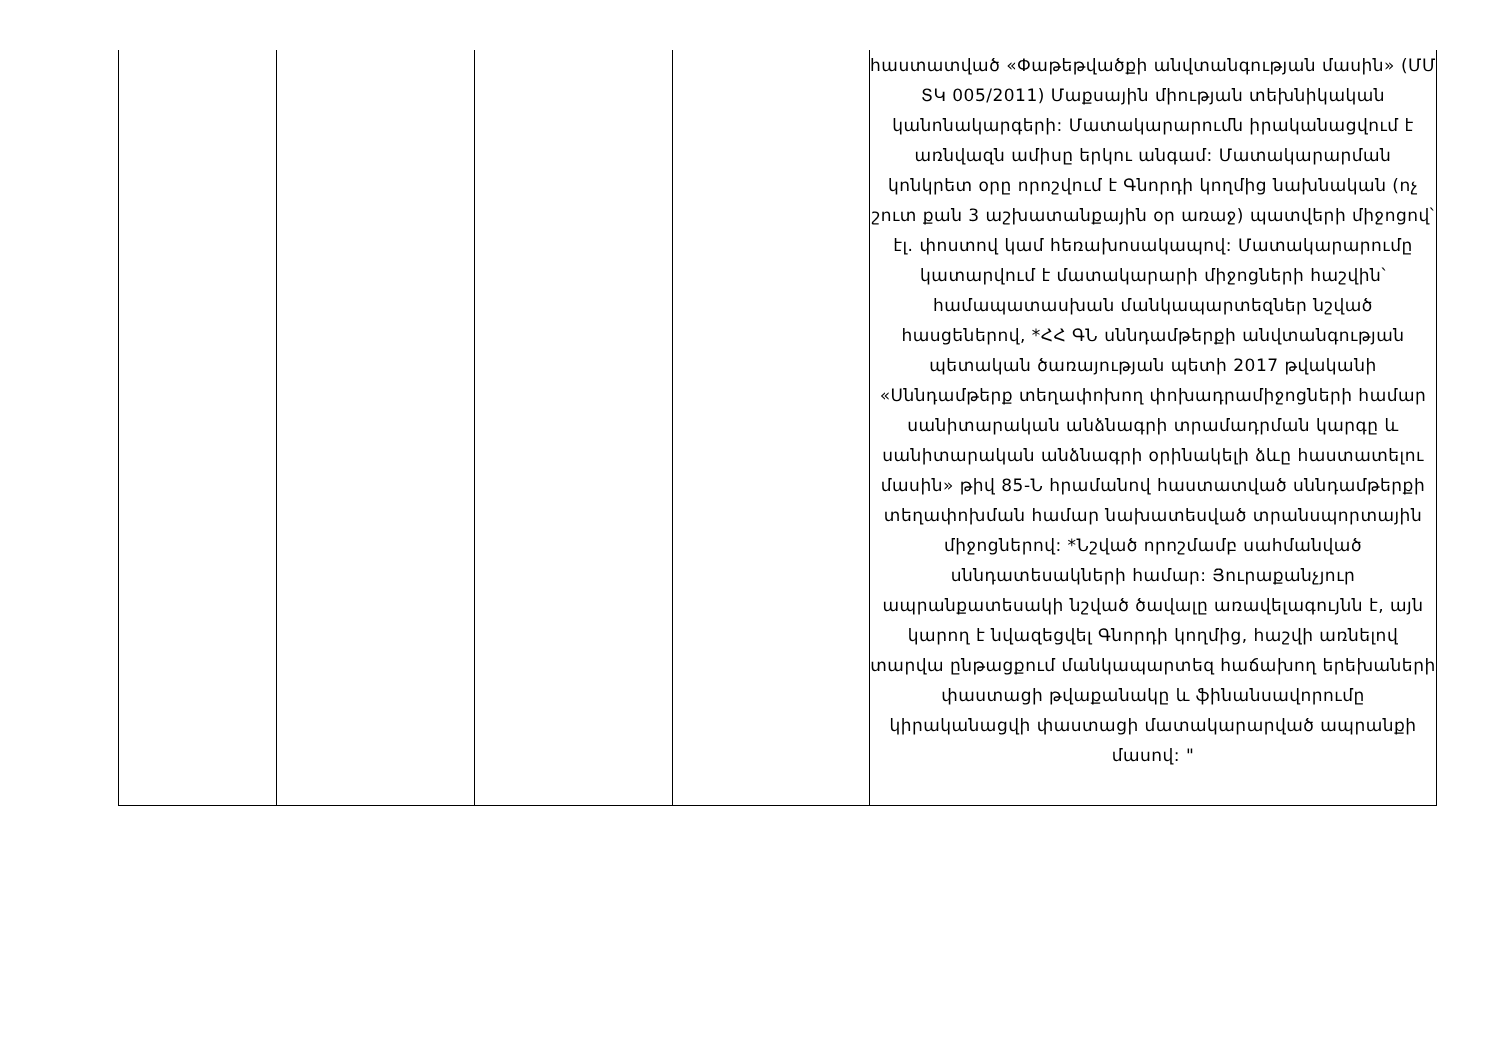| | | | | հաստատված «Փաթեթվածքի անվտանգության մասին» (ՄՄ ՏԿ 005/2011) Մաքսային միության տեխնիկական կանոնակարգերի: Մատակարարումն իրականացվում է առնվազն ամիսը երկու անգամ: Մատակարարման կոնկրետ օրը որոշվում է Գնորդի կողմից նախնական (ոչ շուտ քան 3 աշխատանքային օր առաջ) պատվերի միջոցով՝ էլ. փոստով կամ հեռախոսակապով: Մատակարարումը կատարվում է մատակարարի միջոցների հաշվին՝ համապատասխան մանկապարտեզներ նշված հասցեներով, *ՀՀ ԳՆ սննդամթերքի անվտանգության պետական ծառայության պետի 2017 թվականի «Սննդամթերք տեղափոխող փոխադրամիջոցների համար սանիտարական անձնագրի տրամադրման կարգը և սանիտարական անձնագրի օրինակելի ձևը հաստատելու մասին» թիվ 85-Ն հրամանով հաստատված սննդամթերքի տեղափոխման համար նախատեսված տրանսպորտային միջոցներով: *Նշված որոշմամբ սահմանված սննդատեսակների համար: Յուրաքանչյուր ապրանքատեսակի նշված ծավալը առավելագույնն է, այն կարող է նվազեցվել Գնորդի կողմից, հաշվի առնելով տարվա ընթացքում մանկապարտեզ հաճախող երեխաների փաստացի թվաքանակը և ֆինանսավորումը կիրականացվի փաստացի մատակարարված ապրանքի մասով: " |